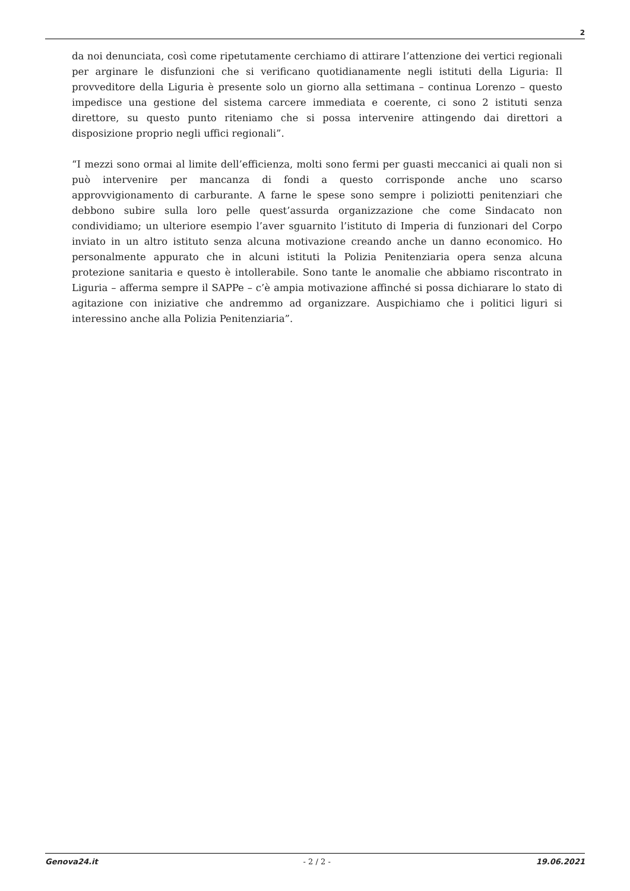2
da noi denunciata, così come ripetutamente cerchiamo di attirare l’attenzione dei vertici regionali per arginare le disfunzioni che si verificano quotidianamente negli istituti della Liguria: Il provveditore della Liguria è presente solo un giorno alla settimana – continua Lorenzo – questo impedisce una gestione del sistema carcere immediata e coerente, ci sono 2 istituti senza direttore, su questo punto riteniamo che si possa intervenire attingendo dai direttori a disposizione proprio negli uffici regionali”.
“I mezzi sono ormai al limite dell’efficienza, molti sono fermi per guasti meccanici ai quali non si può intervenire per mancanza di fondi a questo corrisponde anche uno scarso approvvigionamento di carburante. A farne le spese sono sempre i poliziotti penitenziari che debbono subire sulla loro pelle quest’assurda organizzazione che come Sindacato non condividiamo; un ulteriore esempio l’aver sguarnito l’istituto di Imperia di funzionari del Corpo inviato in un altro istituto senza alcuna motivazione creando anche un danno economico. Ho personalmente appurato che in alcuni istituti la Polizia Penitenziaria opera senza alcuna protezione sanitaria e questo è intollerabile. Sono tante le anomalie che abbiamo riscontrato in Liguria – afferma sempre il SAPPe – c’è ampia motivazione affinché si possa dichiarare lo stato di agitazione con iniziative che andremmo ad organizzare. Auspichiamo che i politici liguri si interessino anche alla Polizia Penitenziaria”.
Genova24.it - 2 / 2 - 19.06.2021